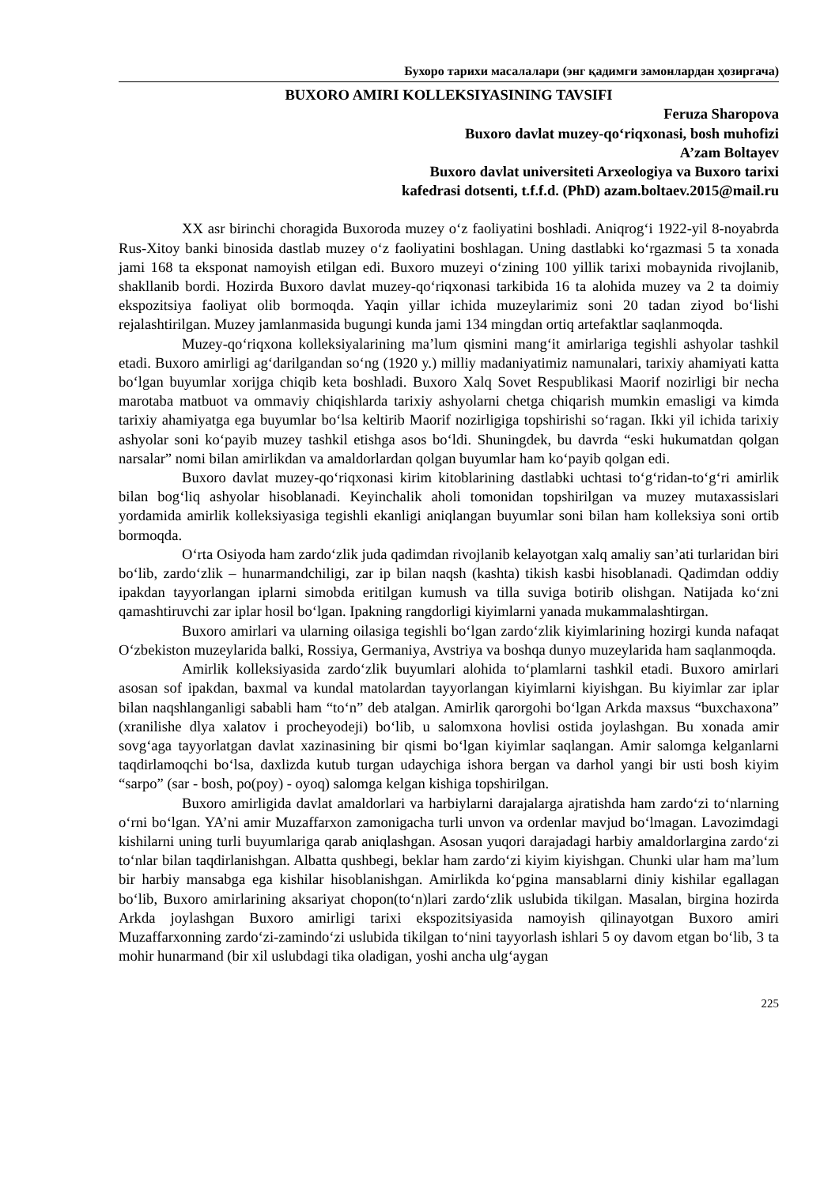Бухоро тарихи масалалари (энг қадимги замонлардан ҳозиргача)
BUXORO AMIRI KOLLEKSIYASINING TAVSIFI
Feruza Sharopova
Buxoro davlat muzey-qo‘riqxonasi, bosh muhofizi
A’zam Boltayev
Buxoro davlat universiteti Arxeologiya va Buxoro tarixi
kafedrasi dotsenti, t.f.f.d. (PhD) azam.boltaev.2015@mail.ru
XX asr birinchi choragida Buxoroda muzey o‘z faoliyatini boshladi. Aniqrog‘i 1922-yil 8-noyabrda Rus-Xitoy banki binosida dastlab muzey o‘z faoliyatini boshlagan. Uning dastlabki ko‘rgazmasi 5 ta xonada jami 168 ta eksponat namoyish etilgan edi. Buxoro muzeyi o‘zining 100 yillik tarixi mobaynida rivojlanib, shakllanib bordi. Hozirda Buxoro davlat muzey-qo‘riqxonasi tarkibida 16 ta alohida muzey va 2 ta doimiy ekspozitsiya faoliyat olib bormoqda. Yaqin yillar ichida muzeylarimiz soni 20 tadan ziyod bo‘lishi rejalashtirilgan. Muzey jamlanmasida bugungi kunda jami 134 mingdan ortiq artefaktlar saqlanmoqda.
Muzey-qo‘riqxona kolleksiyalarining ma’lum qismini mang‘it amirlariga tegishli ashyolar tashkil etadi. Buxoro amirligi ag‘darilgandan so‘ng (1920 y.) milliy madaniyatimiz namunalari, tarixiy ahamiyati katta bo‘lgan buyumlar xorijga chiqib keta boshladi. Buxoro Xalq Sovet Respublikasi Maorif nozirligi bir necha marotaba matbuot va ommaviy chiqishlarda tarixiy ashyolarni chetga chiqarish mumkin emasligi va kimda tarixiy ahamiyatga ega buyumlar bo‘lsa keltirib Maorif nozirligiga topshirishi so‘ragan. Ikki yil ichida tarixiy ashyolar soni ko‘payib muzey tashkil etishga asos bo‘ldi. Shuningdek, bu davrda “eski hukumatdan qolgan narsalar” nomi bilan amirlikdan va amaldorlardan qolgan buyumlar ham ko‘payib qolgan edi.
Buxoro davlat muzey-qo‘riqxonasi kirim kitoblarining dastlabki uchtasi to‘g‘ridan-to‘g‘ri amirlik bilan bog‘liq ashyolar hisoblanadi. Keyinchalik aholi tomonidan topshirilgan va muzey mutaxassislari yordamida amirlik kolleksiyasiga tegishli ekanligi aniqlangan buyumlar soni bilan ham kolleksiya soni ortib bormoqda.
O‘rta Osiyoda ham zardo‘zlik juda qadimdan rivojlanib kelayotgan xalq amaliy san’ati turlaridan biri bo‘lib, zardo‘zlik – hunarmandchiligi, zar ip bilan naqsh (kashta) tikish kasbi hisoblanadi. Qadimdan oddiy ipakdan tayyorlangan iplarni simobda eritilgan kumush va tilla suviga botirib olishgan. Natijada ko‘zni qamashtiruvchi zar iplar hosil bo‘lgan. Ipakning rangdorligi kiyimlarni yanada mukammalashtirgan.
Buxoro amirlari va ularning oilasiga tegishli bo‘lgan zardo‘zlik kiyimlarining hozirgi kunda nafaqat O‘zbekiston muzeylarida balki, Rossiya, Germaniya, Avstriya va boshqa dunyo muzeylarida ham saqlanmoqda.
Amirlik kolleksiyasida zardo‘zlik buyumlari alohida to‘plamlarni tashkil etadi. Buxoro amirlari asosan sof ipakdan, baxmal va kundal matolardan tayyorlangan kiyimlarni kiyishgan. Bu kiyimlar zar iplar bilan naqshlanganligi sababli ham “to‘n” deb atalgan. Amirlik qarorgohi bo‘lgan Arkda maxsus “buxchaxona” (xranilishe dlya xalatov i procheyodeji) bo‘lib, u salomxona hovlisi ostida joylashgan. Bu xonada amir sovg‘aga tayyorlatgan davlat xazinasining bir qismi bo‘lgan kiyimlar saqlangan. Amir salomga kelganlarni taqdirlamoqchi bo‘lsa, daxlizda kutub turgan udaychiga ishora bergan va darhol yangi bir usti bosh kiyim “sarpo” (sar - bosh, po(poy) - oyoq) salomga kelgan kishiga topshirilgan.
Buxoro amirligida davlat amaldorlari va harbiylarni darajalarga ajratishda ham zardo‘zi to‘nlarning o‘rni bo‘lgan. YA’ni amir Muzaffarxon zamonigacha turli unvon va ordenlar mavjud bo‘lmagan. Lavozimdagi kishilarni uning turli buyumlariga qarab aniqlashgan. Asosan yuqori darajadagi harbiy amaldorlargina zardo‘zi to‘nlar bilan taqdirlanishgan. Albatta qushbegi, beklar ham zardo‘zi kiyim kiyishgan. Chunki ular ham ma’lum bir harbiy mansabga ega kishilar hisoblanishgan. Amirlikda ko‘pgina mansablarni diniy kishilar egallagan bo‘lib, Buxoro amirlarining aksariyat chopon(to‘n)lari zardo‘zlik uslubida tikilgan. Masalan, birgina hozirda Arkda joylashgan Buxoro amirligi tarixi ekspozitsiyasida namoyish qilinayotgan Buxoro amiri Muzaffarxonning zardo‘zi-zamindo‘zi uslubida tikilgan to‘nini tayyorlash ishlari 5 oy davom etgan bo‘lib, 3 ta mohir hunarmand (bir xil uslubdagi tika oladigan, yoshi ancha ulg‘aygan
225